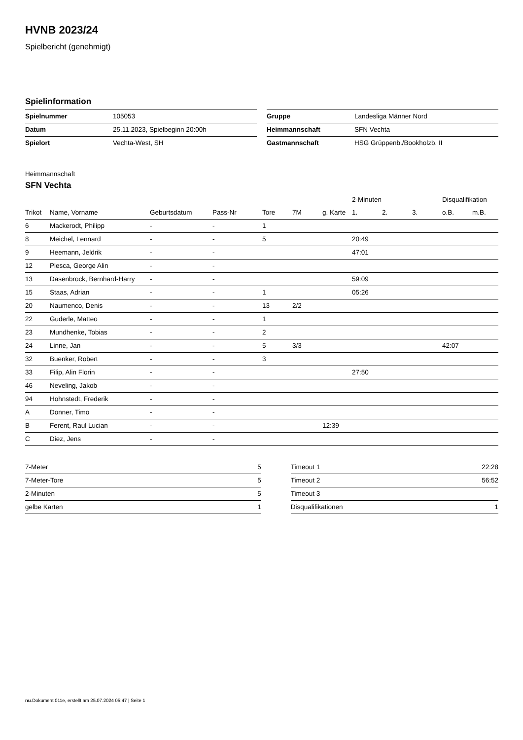HVNB 2023/24
Spielbericht (genehmigt)
Spielinformation
| Spielnummer | 105053 |
| Datum | 25.11.2023, Spielbeginn 20:00h |
| Spielort | Vechta-West, SH |
| Gruppe | Landesliga Männer Nord |
| Heimmannschaft | SFN Vechta |
| Gastmannschaft | HSG Grüppenb./Bookholzb. II |
Heimmannschaft
SFN Vechta
| | | | | | | | 2-Minuten | | | Disqualifikation | |
| --- | --- | --- | --- | --- | --- | --- | --- | --- | --- | --- | --- |
| Trikot | Name, Vorname | Geburtsdatum | Pass-Nr | Tore | 7M | g. Karte | 1. | 2. | 3. | o.B. | m.B. |
| 6 | Mackerodt, Philipp | - | - | 1 | | | | | | | |
| 8 | Meichel, Lennard | - | - | 5 | | | 20:49 | | | | |
| 9 | Heemann, Jeldrik | - | - | | | | 47:01 | | | | |
| 12 | Plesca, George Alin | - | - | | | | | | | | |
| 13 | Dasenbrock, Bernhard-Harry | - | - | | | | 59:09 | | | | |
| 15 | Staas, Adrian | - | - | 1 | | | 05:26 | | | | |
| 20 | Naumenco, Denis | - | - | 13 | 2/2 | | | | | | |
| 22 | Guderle, Matteo | - | - | 1 | | | | | | | |
| 23 | Mundhenke, Tobias | - | - | 2 | | | | | | | |
| 24 | Linne, Jan | - | - | 5 | 3/3 | | | | | 42:07 | |
| 32 | Buenker, Robert | - | - | 3 | | | | | | | |
| 33 | Filip, Alin Florin | - | - | | | | 27:50 | | | | |
| 46 | Neveling, Jakob | - | - | | | | | | | | |
| 94 | Hohnstedt, Frederik | - | - | | | | | | | | |
| A | Donner, Timo | - | - | | | | | | | | |
| B | Ferent, Raul Lucian | - | - | | | 12:39 | | | | | |
| C | Diez, Jens | - | - | | | | | | | | |
| 7-Meter | 5 |
| 7-Meter-Tore | 5 |
| 2-Minuten | 5 |
| gelbe Karten | 1 |
| Timeout 1 | 22:28 |
| Timeout 2 | 56:52 |
| Timeout 3 | |
| Disqualifikationen | 1 |
nu.Dokument 011e, erstellt am 25.07.2024 05:47 | Seite 1